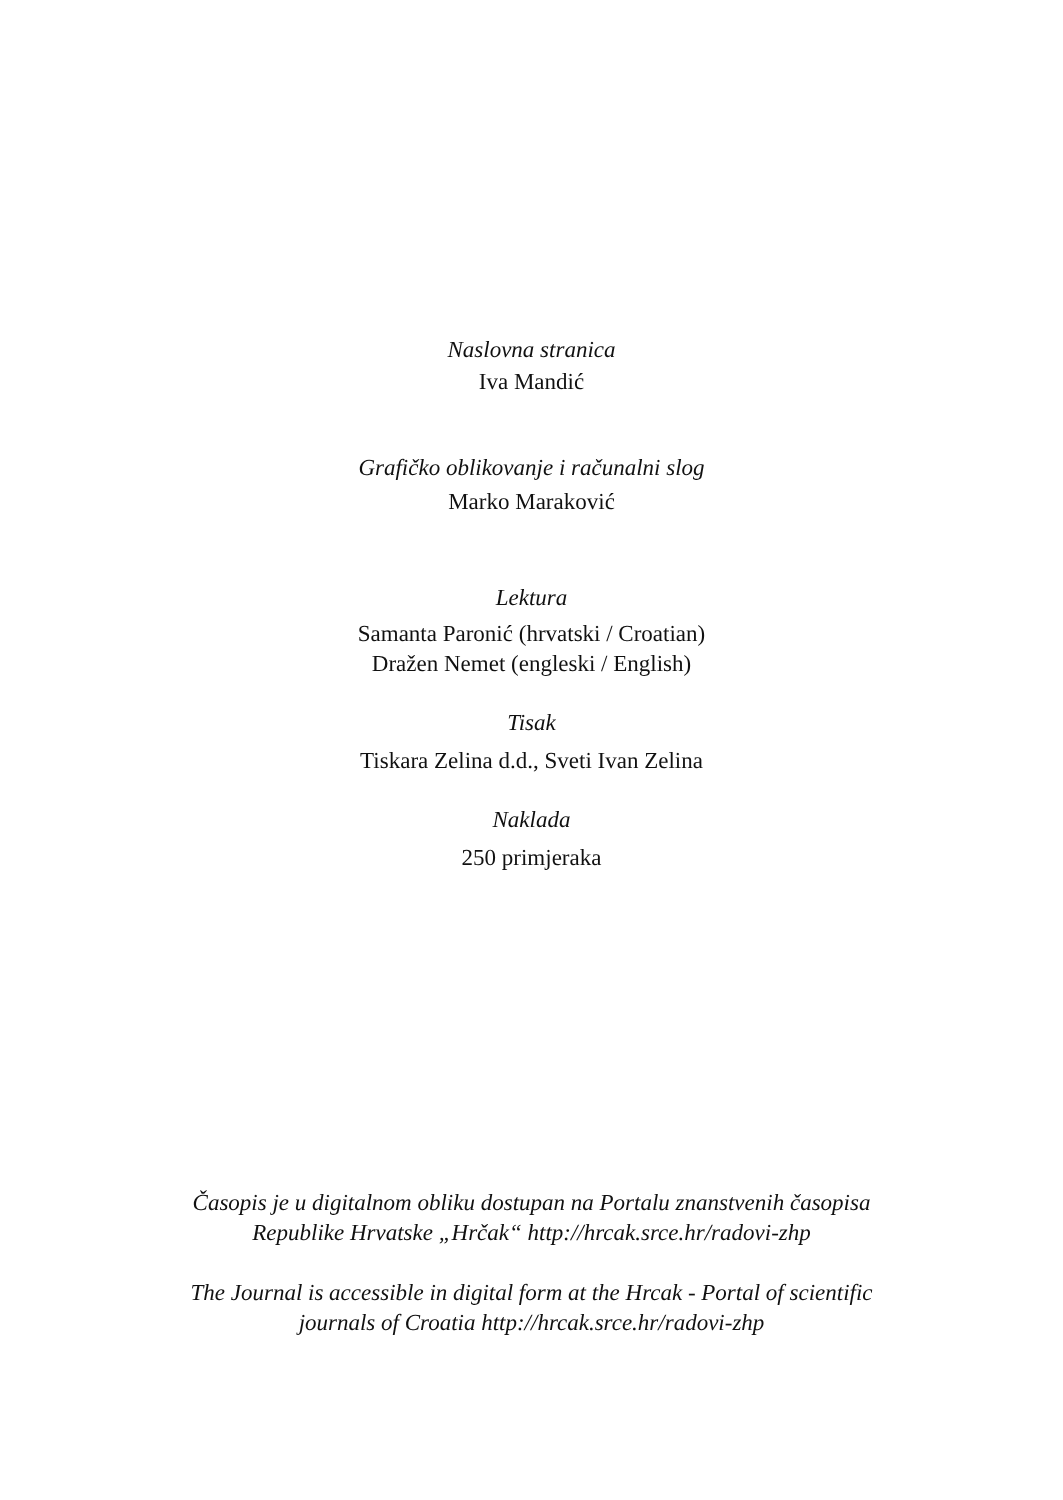Naslovna stranica
Iva Mandić
Grafičko oblikovanje i računalni slog
Marko Maraković
Lektura
Samanta Paronić (hrvatski / Croatian)
Dražen Nemet (engleski / English)
Tisak
Tiskara Zelina d.d., Sveti Ivan Zelina
Naklada
250 primjeraka
Časopis je u digitalnom obliku dostupan na Portalu znanstvenih časopisa
Republike Hrvatske „Hrčak“ http://hrcak.srce.hr/radovi-zhp
The Journal is accessible in digital form at the Hrcak - Portal of scientific
journals of Croatia http://hrcak.srce.hr/radovi-zhp